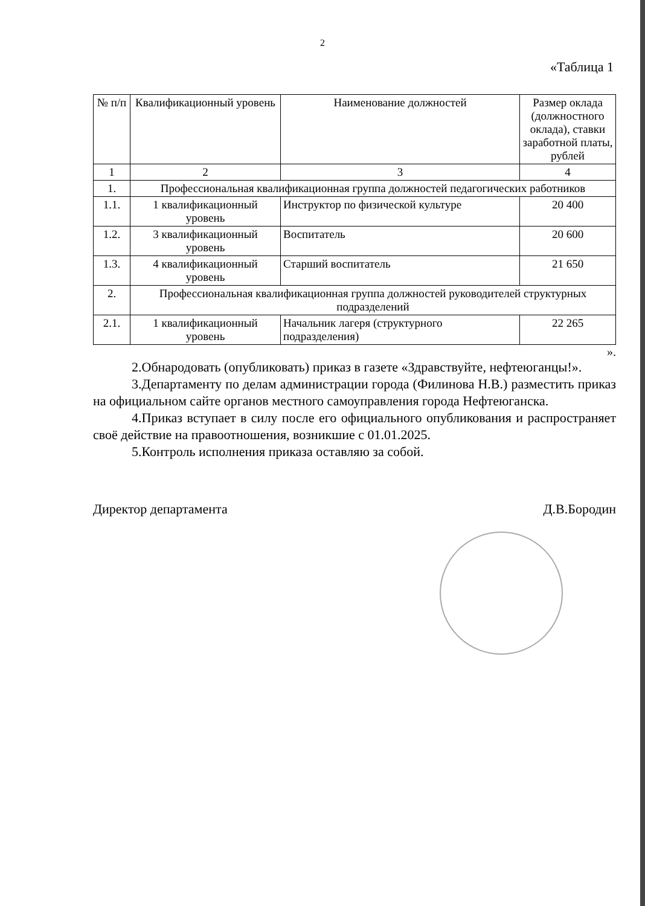2
«Таблица 1
| № п/п | Квалификационный уровень | Наименование должностей | Размер оклада (должностного оклада), ставки заработной платы, рублей |
| --- | --- | --- | --- |
| 1 | 2 | 3 | 4 |
| 1. | Профессиональная квалификационная группа должностей педагогических работников | | |
| 1.1. | 1 квалификационный уровень | Инструктор по физической культуре | 20 400 |
| 1.2. | 3 квалификационный уровень | Воспитатель | 20 600 |
| 1.3. | 4 квалификационный уровень | Старший воспитатель | 21 650 |
| 2. | Профессиональная квалификационная группа должностей руководителей структурных подразделений | | |
| 2.1. | 1 квалификационный уровень | Начальник лагеря (структурного подразделения) | 22 265 |
».
2.Обнародовать (опубликовать) приказ в газете «Здравствуйте, нефтеюганцы!».
3.Департаменту по делам администрации города (Филинова Н.В.) разместить приказ на официальном сайте органов местного самоуправления города Нефтеюганска.
4.Приказ вступает в силу после его официального опубликования и распространяет своё действие на правоотношения, возникшие с 01.01.2025.
5.Контроль исполнения приказа оставляю за собой.
Директор департамента Д.В.Бородин